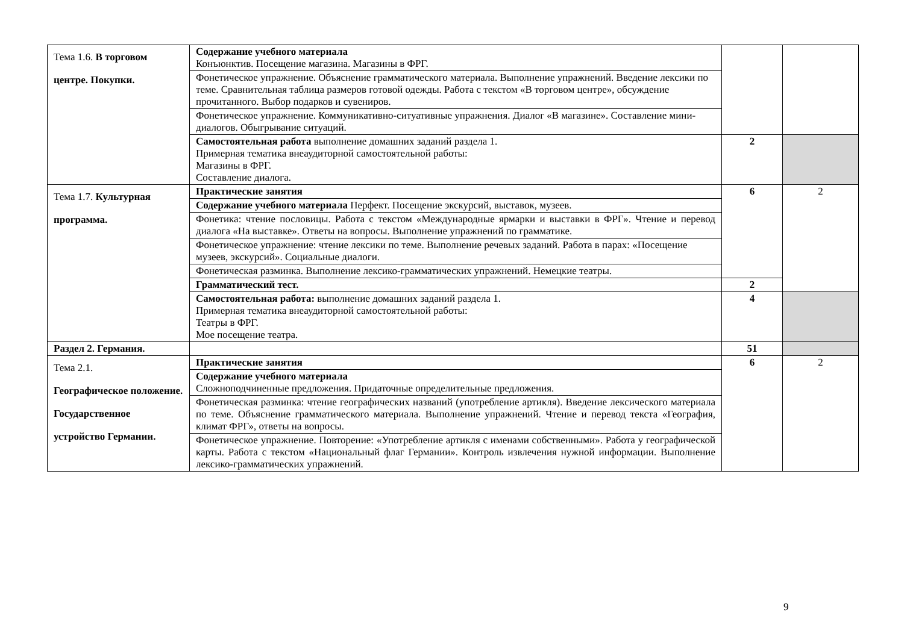| Тема 1.6. В торговом центре. Покупки. | Содержание учебного материала Конъюнктив. Посещение магазина. Магазины в ФРГ. | | |
| | Фонетическое упражнение. Объяснение грамматического материала. Выполнение упражнений. Введение лексики по теме. Сравнительная таблица размеров готовой одежды. Работа с текстом «В торговом центре», обсуждение прочитанного. Выбор подарков и сувениров. | | |
| | Фонетическое упражнение. Коммуникативно-ситуативные упражнения. Диалог «В магазине». Составление мини-диалогов. Обыгрывание ситуаций. | | |
| | Самостоятельная работа выполнение домашних заданий раздела 1. Примерная тематика внеаудиторной самостоятельной работы: Магазины в ФРГ. Составление диалога. | 2 | |
| Тема 1.7. Культурная программа. | Практические занятия | 6 | 2 |
| | Содержание учебного материала Перфект. Посещение экскурсий, выставок, музеев. | | |
| | Фонетика: чтение пословицы. Работа с текстом «Международные ярмарки и выставки в ФРГ». Чтение и перевод диалога «На выставке». Ответы на вопросы. Выполнение упражнений по грамматике. | | |
| | Фонетическое упражнение: чтение лексики по теме. Выполнение речевых заданий. Работа в парах: «Посещение музеев, экскурсий». Социальные диалоги. | | |
| | Фонетическая разминка. Выполнение лексико-грамматических упражнений. Немецкие театры. | | |
| | Грамматический тест. | 2 | |
| | Самостоятельная работа: выполнение домашних заданий раздела 1. Примерная тематика внеаудиторной самостоятельной работы: Театры в ФРГ. Мое посещение театра. | 4 | |
| Раздел 2. Германия. | | 51 | |
| Тема 2.1. Географическое положение. Государственное устройство Германии. | Практические занятия | 6 | 2 |
| | Содержание учебного материала Сложноподчиненные предложения. Придаточные определительные предложения. | | |
| | Фонетическая разминка: чтение географических названий (употребление артикля). Введение лексического материала по теме. Объяснение грамматического материала. Выполнение упражнений. Чтение и перевод текста «География, климат ФРГ», ответы на вопросы. | | |
| | Фонетическое упражнение. Повторение: «Употребление артикля с именами собственными». Работа у географической карты. Работа с текстом «Национальный флаг Германии». Контроль извлечения нужной информации. Выполнение лексико-грамматических упражнений. | | |
9